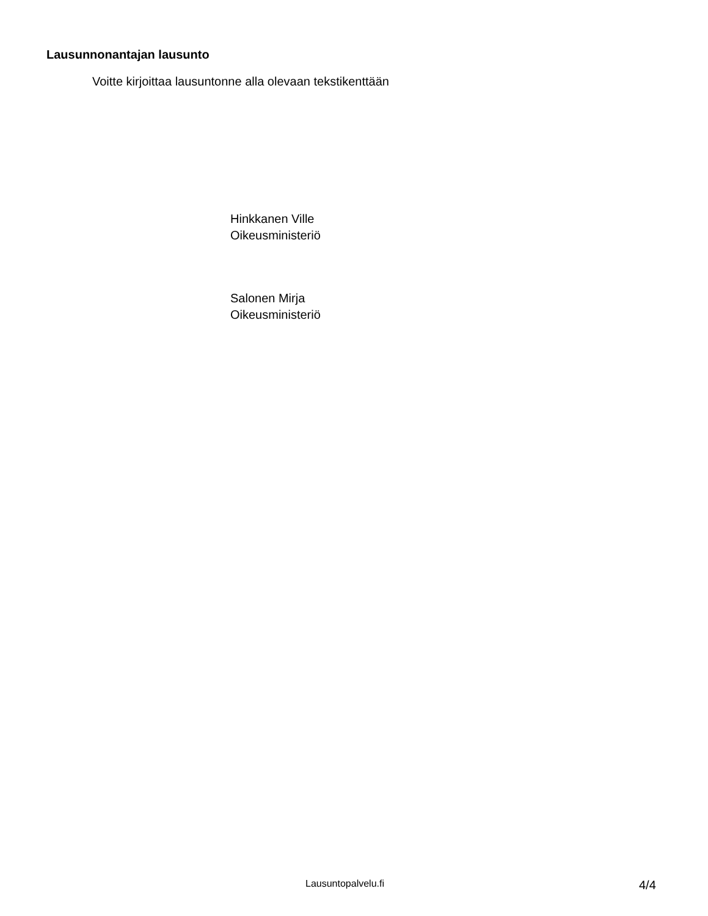Lausunnonantajan lausunto
Voitte kirjoittaa lausuntonne alla olevaan tekstikenttään
Hinkkanen Ville
Oikeusministeriö
Salonen Mirja
Oikeusministeriö
Lausuntopalvelu.fi 4/4